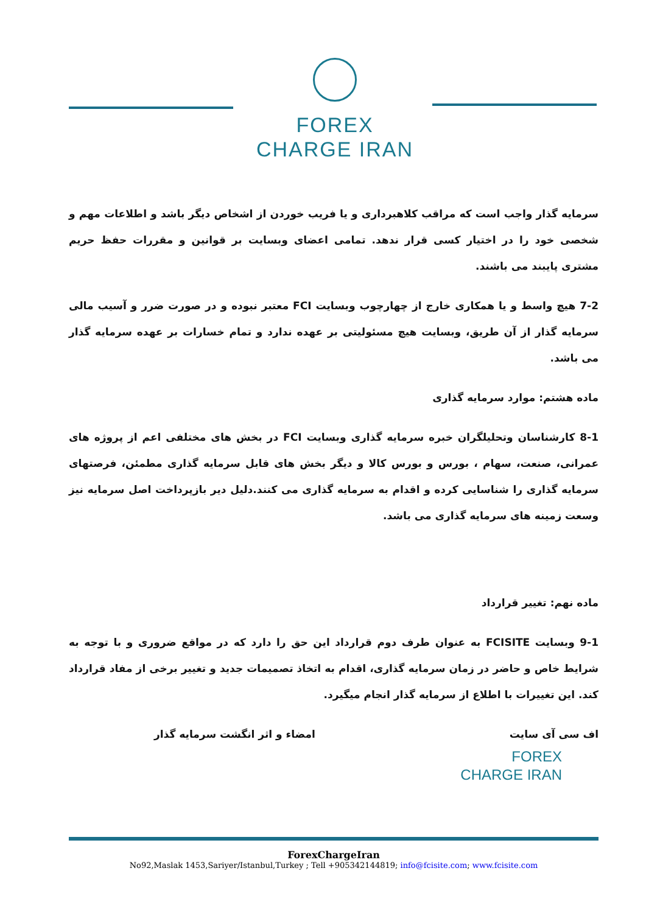FOREX
CHARGE IRAN
سرمایه گذار واجب است که مراقب کلاهبرداری و یا فریب خوردن از اشخاص دیگر باشد و اطلاعات مهم و شخصی خود را در اختیار کسی قرار ندهد. تمامی اعضای وبسایت بر قوانین و مقررات حفظ حریم مشتری پایبند می باشند.
7-2 هیچ واسط و یا همکاری خارج از چهارچوب وبسایت FCI معتبر نبوده و در صورت ضرر و آسیب مالی سرمایه گذار از آن طریق، وبسایت هیچ مسئولیتی بر عهده ندارد و تمام خسارات بر عهده سرمایه گذار می باشد.
ماده هشتم: موارد سرمایه گذاری
8-1 کارشناسان وتحلیلگران خبره سرمایه گذاری وبسایت FCI در بخش های مختلفی اعم از پروژه های عمرانی، صنعت، سهام ، بورس و بورس کالا و دیگر بخش های قابل سرمایه گذاری مطمئن، فرصتهای سرمایه گذاری را شناسایی کرده و اقدام به سرمایه گذاری می کنند.دلیل دیر بازپرداخت اصل سرمایه نیز وسعت زمینه های سرمایه گذاری می باشد.
ماده نهم: تغییر قرارداد
9-1 وبسایت FCISITE به عنوان طرف دوم قرارداد این حق را دارد که در مواقع ضروری و با توجه به شرایط خاص و حاضر در زمان سرمایه گذاری، اقدام به اتخاذ تصمیمات جدید و تغییر برخی از مفاد قرارداد کند. این تغییرات با اطلاع از سرمایه گذار انجام میگیرد.
اف سی آی سایت امضاء و اثر انگشت سرمایه گذار
FOREX
CHARGE IRAN
ForexChargeIran
No92,Maslak 1453,Sariyer/Istanbul,Turkey ; Tell +905342144819; info@fcisite.com; www.fcisite.com